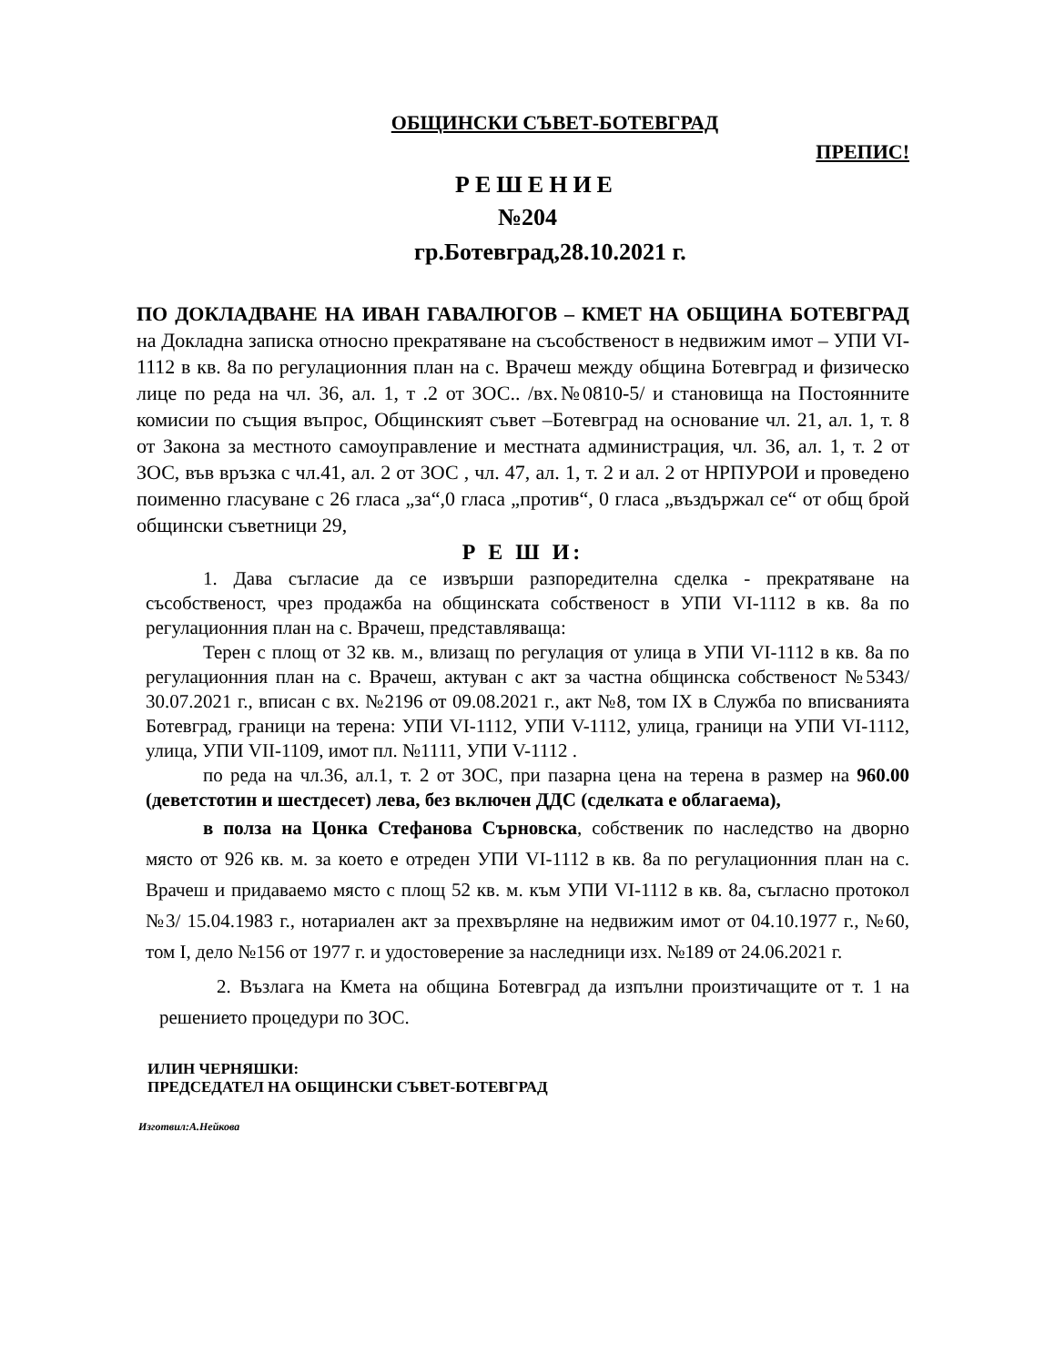ОБЩИНСКИ СЪВЕТ-БОТЕВГРАД
ПРЕПИС!
РЕШЕНИЕ
№204
гр.Ботевград,28.10.2021 г.
ПО ДОКЛАДВАНЕ НА ИВАН ГАВАЛЮГОВ – КМЕТ НА ОБЩИНА БОТЕВГРАД на Докладна записка относно прекратяване на съсобственост в недвижим имот – УПИ VI-1112 в кв. 8а по регулационния план на с. Врачеш между община Ботевград и физическо лице по реда на чл. 36, ал. 1, т .2 от ЗОС.. /вх.№0810-5/ и становища на Постоянните комисии по същия въпрос, Общинският съвет –Ботевград на основание чл. 21, ал. 1, т. 8 от Закона за местното самоуправление и местната администрация, чл. 36, ал. 1, т. 2 от ЗОС, във връзка с чл.41, ал. 2 от ЗОС , чл. 47, ал. 1, т. 2 и ал. 2 от НРПУРОИ и проведено поименно гласуване с 26 гласа „за“,0 гласа „против“, 0 гласа „въздържал се“ от общ брой общински съветници 29,
Р Е Ш И:
1. Дава съгласие да се извърши разпоредителна сделка - прекратяване на съсобственост, чрез продажба на общинската собственост в УПИ VI-1112 в кв. 8а по регулационния план на с. Врачеш, представляваща:
Терен с площ от 32 кв. м., влизащ по регулация от улица в УПИ VI-1112 в кв. 8а по регулационния план на с. Врачеш, актуван с акт за частна общинска собственост №5343/ 30.07.2021 г., вписан с вх. №2196 от 09.08.2021 г., акт №8, том IX в Служба по вписванията Ботевград, граници на терена: УПИ VI-1112, УПИ V-1112, улица, граници на УПИ VI-1112, улица, УПИ VII-1109, имот пл. №1111, УПИ V-1112 .
по реда на чл.36, ал.1, т. 2 от ЗОС, при пазарна цена на терена в размер на 960.00 (деветстотин и шестдесет) лева, без включен ДДС (сделката е облагаема),
в полза на Цонка Стефанова Сърновска, собственик по наследство на дворно място от 926 кв. м. за което е отреден УПИ VI-1112 в кв. 8а по регулационния план на с. Врачеш и придаваемо място с площ 52 кв. м. към УПИ VI-1112 в кв. 8а, съгласно протокол №3/ 15.04.1983 г., нотариален акт за прехвърляне на недвижим имот от 04.10.1977 г., №60, том I, дело №156 от 1977 г. и удостоверение за наследници изх. №189 от 24.06.2021 г.
2. Възлага на Кмета на община Ботевград да изпълни произтичащите от т. 1 на решението процедури по ЗОС.
ИЛИН ЧЕРНЯШКИ:
ПРЕДСЕДАТЕЛ НА ОБЩИНСКИ СЪВЕТ-БОТЕВГРАД
Изготвил:А.Нейкова